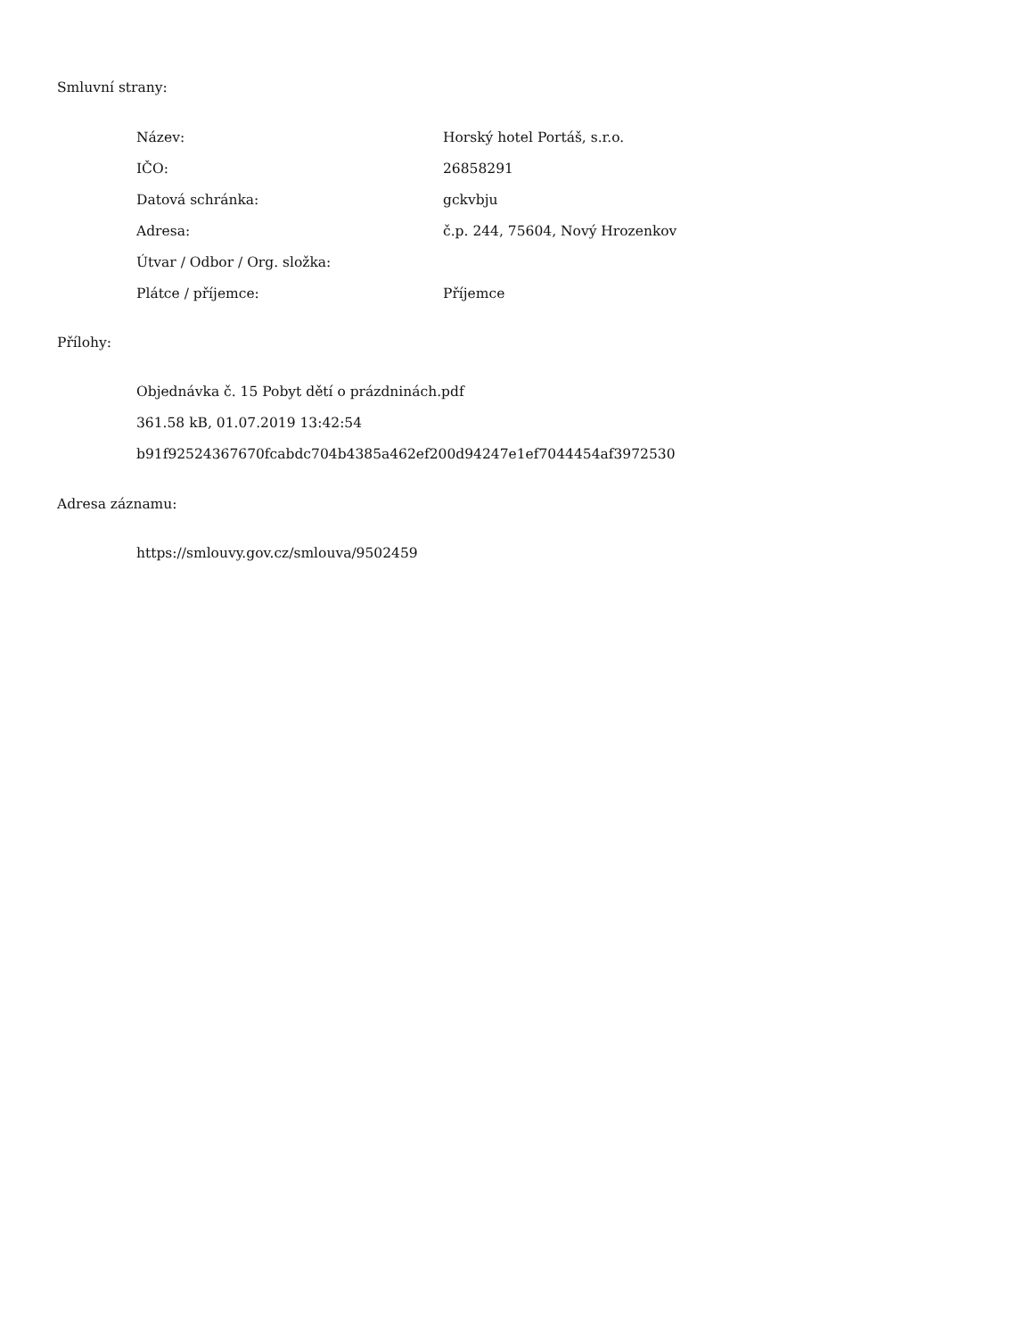Smluvní strany:
| Název: | Horský hotel Portáš, s.r.o. |
| IČO: | 26858291 |
| Datová schránka: | gckvbju |
| Adresa: | č.p. 244, 75604, Nový Hrozenkov |
| Útvar / Odbor / Org. složka: | |
| Plátce / příjemce: | Příjemce |
Přílohy:
Objednávka č. 15 Pobyt dětí o prázdninách.pdf
361.58 kB, 01.07.2019 13:42:54
b91f92524367670fcabdc704b4385a462ef200d94247e1ef7044454af3972530
Adresa záznamu:
https://smlouvy.gov.cz/smlouva/9502459